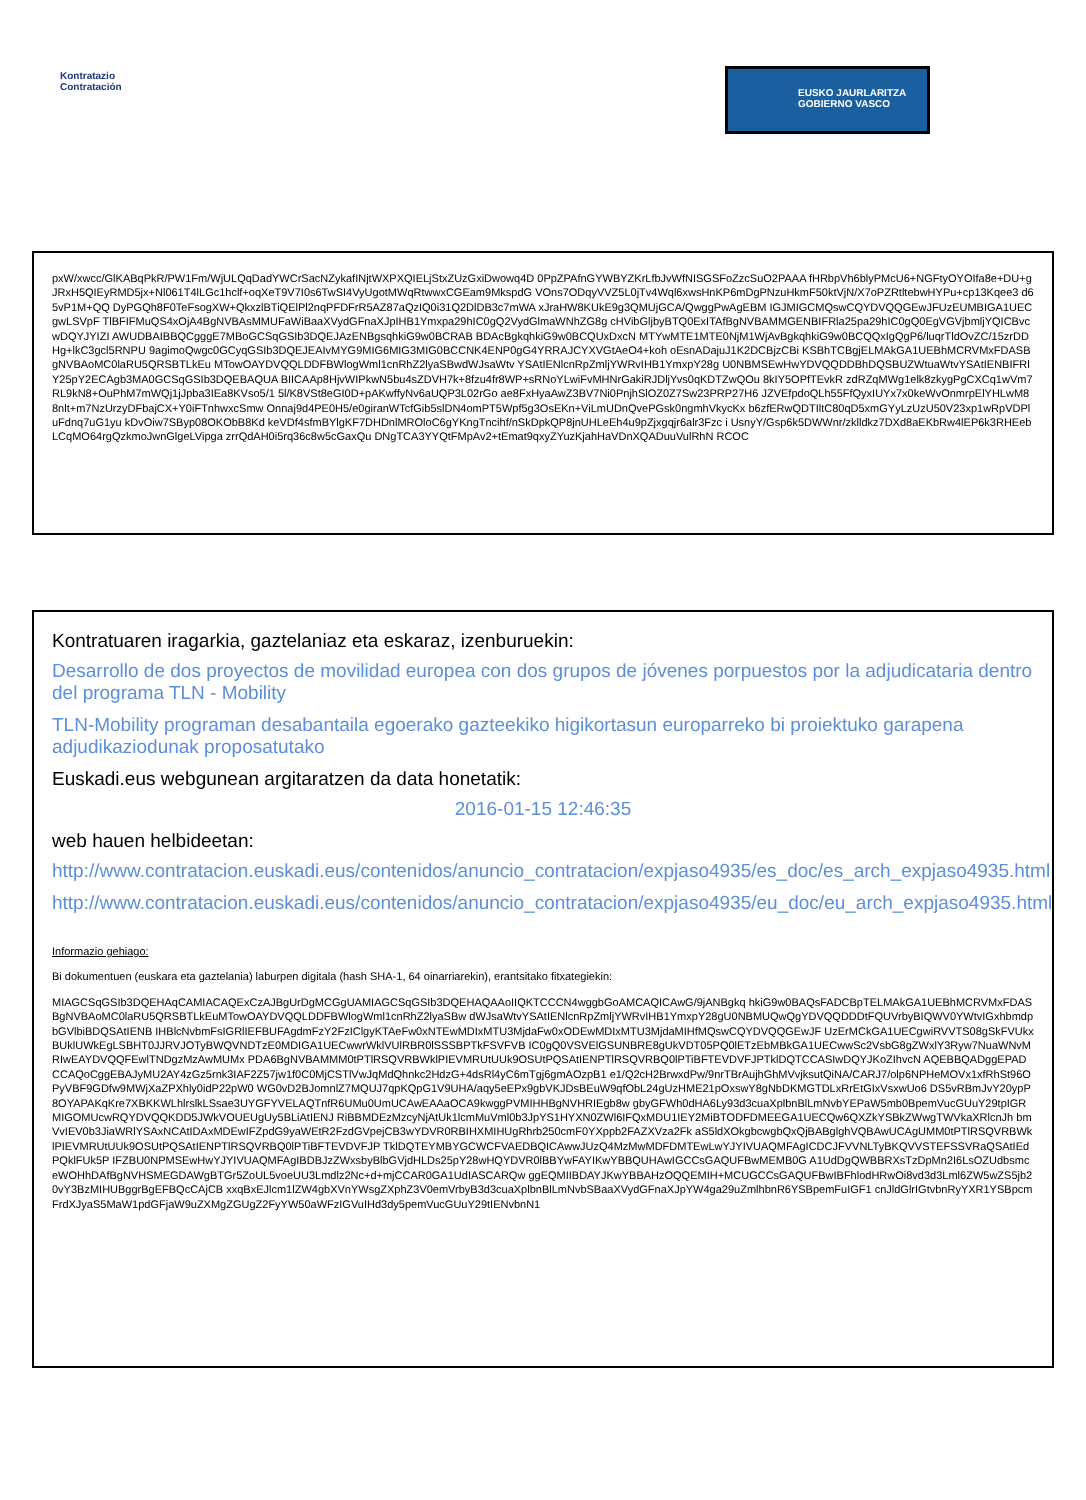Kontratazio
Contratación
EUSKO JAURLARITZA
GOBIERNO VASCO
pxW/xwcc/GlKABqPkR/PW1Fm/WjULQqDadYWCrSacNZykafINjtWXPXQIELjStxZUzGxiDwowq4D 0PpZPAfnGYWBYZKrLfbJvWfNISGSFoZzcSuO2PAAA fHRbpVh6blyPMcU6+NGFtyOYOIfa8e+DU+g JRxH5QIEyRMD5jx+Nl061T4lLGc1hclf+oqXeT9V7I0s6TwSI4VyUgotMWqRtwwxCGEam9MkspdG VOns7ODqyVVZ5L0jTv4Wql6xwsHnKP6mDgPNzuHkmF50ktVjN/X7oPZRtltebwHYPu+cp13Kqee3 d65vP1M+QQ DyPGQh8F0TeFsogXW+QkxzlBTiQElPl2nqPFDFrR5AZ87aQzIQ0i31Q2DlDB3c7mWA xJraHW8KUkE9g3QMUjGCA/QwggPwAgEBM IGJMIGCMQswCQYDVQQGEwJFUzEUMBIGA1UECgwLSVpF TlBFIFMuQS4xOjA4BgNVBAsMMUFaWiBaaXVydGFnaXJpIHB1Ymxpa29hIC0gQ2VydGlmaWNhZG8g cHVibGljbyBTQ0ExITAfBgNVBAMMGENBIFRla25pa29hIC0gQ0EgVGVjbmljYQICBvcwDQYJYIZI AWUDBAIBBQCgggE7MBoGCSqGSIb3DQEJAzENBgsqhkiG9w0BCRAB BDAcBgkqhkiG9w0BCQUxDxcN MTYwMTE1MTE0NjM1WjAvBgkqhkiG9w0BCQQxIgQgP6/luqrTldOvZC/15zrDDHg+lkC3gcl5RNPU 9agimoQwgc0GCyqGSIb3DQEJEAIvMYG9MIG6MIG3MIG0BCCNK4ENP0gG4YRRAJCYXVGtAeO4+koh oEsnADajuJ1K2DCBjzCBi KSBhTCBgjELMAkGA1UEBhMCRVMxFDASBgNVBAoMC0laRU5QRSBTLkEu MTowOAYDVQQLDDFBWlogWml1cnRhZ2lyaSBwdWJsaWtv YSAtIENlcnRpZmljYWRvIHB1YmxpY28g U0NBMSEwHwYDVQQDDBhDQSBUZWtuaWtvYSAtIENBIFRlY25pY2ECAgb3MA0GCSqGSIb3DQEBAQUA BIICAAp8HjvWIPkwN5bu4sZDVH7k+8fzu4fr8WP+sRNoYLwiFvMHNrGakiRJDljYvs0qKDTZwQOu 8kIY5OPfTEvkR zdRZqMWg1elk8zkygPgCXCq1wVm7RL9kN8+OuPhM7mWQj1jJpba3IEa8KVso5/1 5l/K8VSt8eGI0D+pAKwffyNv6aUQP3L02rGo ae8FxHyaAwZ3BV7Ni0PnjhSlOZ0Z7Sw23PRP27H6 JZVEfpdoQLh55FfQyxIUYx7x0keWvOnmrpElYHLwM88nlt+m7NzUrzyDFbajCX+Y0iFTnhwxcSmw Onnaj9d4PE0H5/e0giranWTcfGib5slDN4omPT5Wpf5g3OsEKn+ViLmUDnQvePGsk0ngmhVkycKx b6zfERwQDTIltC80qD5xmGYyLzUzU50V23xp1wRpVDPluFdnq7uG1yu kDvOiw7SByp08OKObB8Kd keVDf4sfmBYlgKF7DHDnlMROloC6gYKngTncihf/nSkDpkQP8jnUHLeEh4u9pZjxgqjr6alr3Fzc i UsnyY/Gsp6k5DWWnr/zklldkz7DXd8aEKbRw4lEP6k3RHEebLCqMO64rgQzkmoJwnGlgeLVipga zrrQdAH0i5rq36c8w5cGaxQu DNgTCA3YYQtFMpAv2+tEmat9qxyZYuzKjahHaVDnXQADuuVulRhN RCOC
Kontratuaren iragarkia, gaztelaniaz eta eskaraz, izenburuekin:
Desarrollo de dos proyectos de movilidad europea con dos grupos de jóvenes porpuestos por la adjudicataria dentro del programa TLN - Mobility
TLN-Mobility programan desabantaila egoerako gazteekiko higikortasun europarreko bi proiektuko garapena adjudikaziodunak proposatutako
Euskadi.eus webgunean argitaratzen da data honetatik:
2016-01-15 12:46:35
web hauen helbideetan:
http://www.contratacion.euskadi.eus/contenidos/anuncio_contratacion/expjaso4935/es_doc/es_arch_expjaso4935.html
http://www.contratacion.euskadi.eus/contenidos/anuncio_contratacion/expjaso4935/eu_doc/eu_arch_expjaso4935.html
Informazio gehiago:
Bi dokumentuen (euskara eta gaztelania) laburpen digitala (hash SHA-1, 64 oinarriarekin), erantsitako fitxategiekin:
MIAGCSqGSIb3DQEHAqCAMIACAQExCzAJBgUrDgMCGgUAMIAGCSqGSIb3DQEHAQAAoIIQKTCCCN4wggbGoAMCAQICAwG/9jANBgkq hkiG9w0BAQsFADCBpTELMAkGA1UEBhMCRVMxFDASBgNVBAoMC0laRU5QRSBTLkEuMTowOAYDVQQLDDFBWlogWml1cnRhZ2lyaSBw dWJsaWtvYSAtIENlcnRpZmljYWRvIHB1YmxpY28gU0NBMUQwQgYDVQQDDDtFQUVrbyBIQWV0YWtvIGxhbmdpbGVlbiBDQSAtIENB IHBlcNvbmFsIGRlIEFBUFAgdmFzY2FzIClgyKTAeFw0xNTEwMDIxMTU3MjdaFw0xODEwMDIxMTU3MjdaMIHfMQswCQYDVQQGEwJF UzErMCkGA1UECgwiRVVTS08gSkFVUkxBUklUWkEgLSBHT0JJRVJOTyBWQVNDTzE0MDIGA1UECwwrWklVUlRBR0lSSSBPTkFSVFVB IC0gQ0VSVElGSUNBRE8gUkVDT05PQ0lETzEbMBkGA1UECwwSc2VsbG8gZWxlY3Ryw7NuaWNvMRIwEAYDVQQFEwlTNDgzMzAwMUMx PDA6BgNVBAMMM0tPTlRSQVRBWklPIEVMRUtUUk9OSUtPQSAtIENPTlRSQVRBQ0lPTiBFTEVDVFJPTklDQTCCASIwDQYJKoZIhvcN AQEBBQADggEPADCCAQoCggEBAJyMU2AY4zGz5rnk3IAF2Z57jw1f0C0MjCSTlVwJqMdQhnkc2HdzG+4dsRl4yC6mTgj6gmAOzpB1 e1/Q2cH2BrwxdPw/9nrTBrAujhGhMVvjksutQiNA/CARJ7/olp6NPHeMOVx1xfRhSt96OPyVBF9GDfw9MWjXaZPXhly0idP22pW0 WG0vD2BJomnlZ7MQUJ7qpKQpG1V9UHA/aqy5eEPx9gbVKJDsBEuW9qfObL24gUzHME21pOxswY8gNbDKMGTDLxRrEtGIxVsxwUo6 DS5vRBmJvY20ypP8OYAPAKqKre7XBKKWLhlrslkLSsae3UYGFYVELAQTnfR6UMu0UmUCAwEAAaOCA9kwggPVMIHHBgNVHRIEgb8w gbyGFWh0dHA6Ly93d3cuaXplbnBlLmNvbYEPaW5mb0BpemVucGUuY29tpIGRMIGOMUcwRQYDVQQKDD5JWkVOUEUgUy5BLiAtIENJ RiBBMDEzMzcyNjAtUk1lcmMuVml0b3JpYS1HYXN0ZWl6IFQxMDU1IEY2MiBTODFDMEEGA1UECQw6QXZkYSBkZWwgTWVkaXRlcnJh bmVvIEV0b3JiaWRlYSAxNCAtIDAxMDEwIFZpdG9yaWEtR2FzdGVpejCB3wYDVR0RBIHXMIHUgRhrb250cmF0YXppb2FAZXVza2Fk aS5ldXOkgbcwgbQxQjBABglghVQBAwUCAgUMM0tPTlRSQVRBWklPIEVMRUtUUk9OSUtPQSAtIENPTlRSQVRBQ0lPTiBFTEVDVFJP TklDQTEYMBYGCWCFVAEDBQICAwwJUzQ4MzMwMDFDMTEwLwYJYIVUAQMFAgICDCJFVVNLTyBKQVVSTEFSSVRaQSAtIEdPQklFUk5P IFZBU0NPMSEwHwYJYIVUAQMFAgIBDBJzZWxsbyBlbGVjdHLDs25pY28wHQYDVR0lBBYwFAYIKwYBBQUHAwIGCCsGAQUFBwMEMB0G A1UdDgQWBBRXsTzDpMn2I6LsOZUdbsmceWOHhDAfBgNVHSMEGDAWgBTGr5ZoUL5voeUU3Lmdlz2Nc+d+mjCCAR0GA1UdIASCARQw ggEQMIIBDAYJKwYBBAHzOQQEMIH+MCUGCCsGAQUFBwIBFhlodHRwOi8vd3d3Lml6ZW5wZS5jb20vY3BzMIHUBggrBgEFBQcCAjCB xxqBxEJlcm1lZW4gbXVnYWsgZXphZ3V0emVrbyB3d3cuaXplbnBlLmNvbSBaaXVydGFnaXJpYW4ga29uZmlhbnR6YSBpemFuIGF1 cnJldGlrIGtvbnRyYXR1YSBpcmFrdXJyaS5MaW1pdGFjaW9uZXMgZGUgZ2FyYW50aWFzIGVuIHd3dy5pemVucGUuY29tIENvbnN1